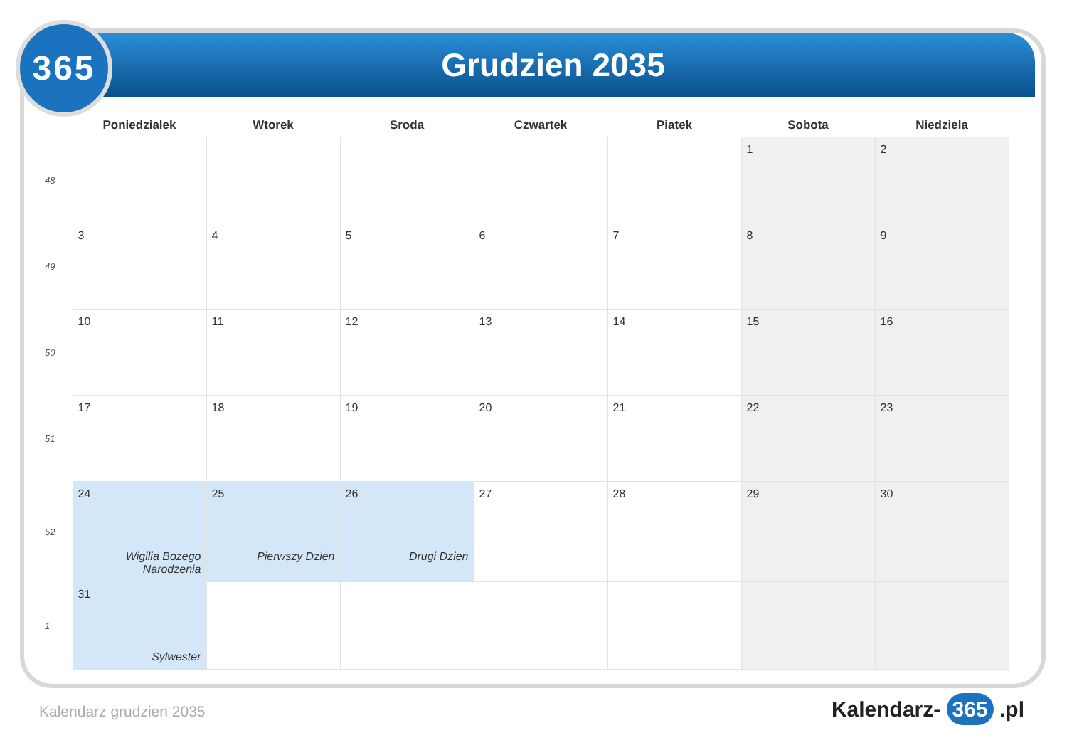Grudzien 2035
365
| | Poniedzialek | Wtorek | Sroda | Czwartek | Piatek | Sobota | Niedziela |
| --- | --- | --- | --- | --- | --- | --- | --- |
| 48 | | | | | | 1 | 2 |
| 49 | 3 | 4 | 5 | 6 | 7 | 8 | 9 |
| 50 | 10 | 11 | 12 | 13 | 14 | 15 | 16 |
| 51 | 17 | 18 | 19 | 20 | 21 | 22 | 23 |
| 52 | 24 Wigilia Bozego Narodzenia | 25 Pierwszy Dzien | 26 Drugi Dzien | 27 | 28 | 29 | 30 |
| 1 | 31 Sylwester | | | | | | |
Kalendarz grudzien 2035 Kalendarz- 365 .pl